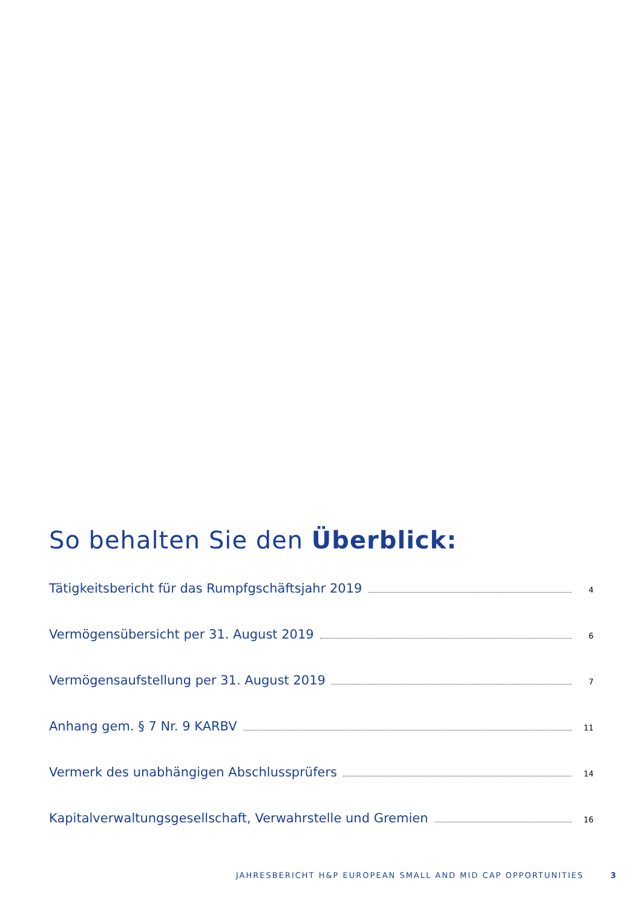So behalten Sie den Überblick:
Tätigkeitsbericht für das Rumpfgschäftsjahr 2019 4
Vermögensübersicht per 31. August 2019 6
Vermögensaufstellung per 31. August 2019 7
Anhang gem. § 7 Nr. 9 KARBV 11
Vermerk des unabhängigen Abschlussprüfers 14
Kapitalverwaltungsgesellschaft, Verwahrstelle und Gremien 16
JAHRESBERICHT H&P EUROPEAN SMALL AND MID CAP OPPORTUNITIES 3